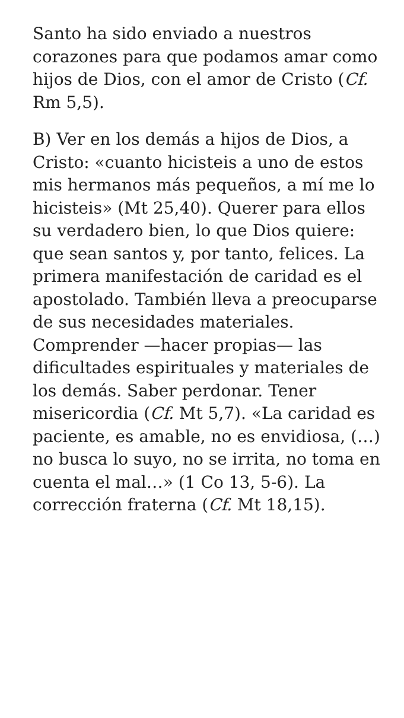Santo ha sido enviado a nuestros corazones para que podamos amar como hijos de Dios, con el amor de Cristo (Cf. Rm 5,5).
B) Ver en los demás a hijos de Dios, a Cristo: «cuanto hicisteis a uno de estos mis hermanos más pequeños, a mí me lo hicisteis» (Mt 25,40). Querer para ellos su verdadero bien, lo que Dios quiere: que sean santos y, por tanto, felices. La primera manifestación de caridad es el apostolado. También lleva a preocuparse de sus necesidades materiales. Comprender —hacer propias— las dificultades espirituales y materiales de los demás. Saber perdonar. Tener misericordia (Cf. Mt 5,7). «La caridad es paciente, es amable, no es envidiosa, (…) no busca lo suyo, no se irrita, no toma en cuenta el mal…» (1 Co 13, 5-6). La corrección fraterna (Cf. Mt 18,15).